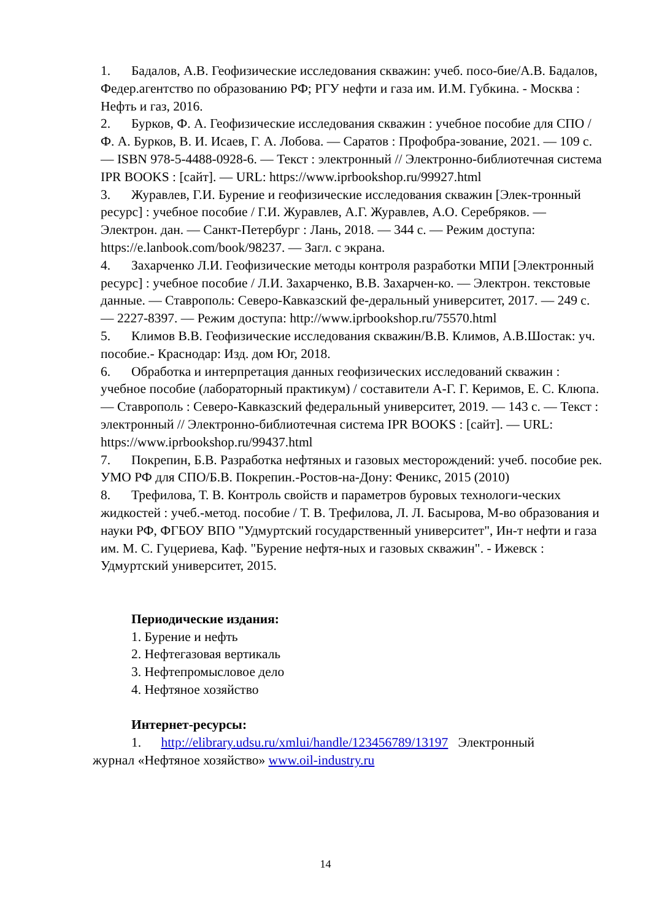1. Бадалов, А.В. Геофизические исследования скважин: учеб. посо-бие/А.В. Бадалов, Федер.агентство по образованию РФ; РГУ нефти и газа им. И.М. Губкина. - Москва : Нефть и газ, 2016.
2. Бурков, Ф. А. Геофизические исследования скважин : учебное пособие для СПО / Ф. А. Бурков, В. И. Исаев, Г. А. Лобова. — Саратов : Профобра-зование, 2021. — 109 с. — ISBN 978-5-4488-0928-6. — Текст : электронный // Электронно-библиотечная система IPR BOOKS : [сайт]. — URL: https://www.iprbookshop.ru/99927.html
3. Журавлев, Г.И. Бурение и геофизические исследования скважин [Элек-тронный ресурс] : учебное пособие / Г.И. Журавлев, А.Г. Журавлев, А.О. Серебряков. — Электрон. дан. — Санкт-Петербург : Лань, 2018. — 344 с. — Режим доступа: https://e.lanbook.com/book/98237. — Загл. с экрана.
4. Захарченко Л.И. Геофизические методы контроля разработки МПИ [Электронный ресурс] : учебное пособие / Л.И. Захарченко, В.В. Захарчен-ко. — Электрон. текстовые данные. — Ставрополь: Северо-Кавказский фе-деральный университет, 2017. — 249 c. — 2227-8397. — Режим доступа: http://www.iprbookshop.ru/75570.html
5. Климов В.В. Геофизические исследования скважин/В.В. Климов, А.В.Шостак: уч. пособие.- Краснодар: Изд. дом Юг, 2018.
6. Обработка и интерпретация данных геофизических исследований скважин : учебное пособие (лабораторный практикум) / составители А-Г. Г. Керимов, Е. С. Клюпа. — Ставрополь : Северо-Кавказский федеральный университет, 2019. — 143 c. — Текст : электронный // Электронно-библиотечная система IPR BOOKS : [сайт]. — URL: https://www.iprbookshop.ru/99437.html
7. Покрепин, Б.В. Разработка нефтяных и газовых месторождений: учеб. пособие рек. УМО РФ для СПО/Б.В. Покрепин.-Ростов-на-Дону: Феникс, 2015 (2010)
8. Трефилова, Т. В. Контроль свойств и параметров буровых технологи-ческих жидкостей : учеб.-метод. пособие / Т. В. Трефилова, Л. Л. Басырова, М-во образования и науки РФ, ФГБОУ ВПО "Удмуртский государственный университет", Ин-т нефти и газа им. М. С. Гуцериева, Каф. "Бурение нефтя-ных и газовых скважин". - Ижевск : Удмуртский университет, 2015.
Периодические издания:
1. Бурение и нефть
2. Нефтегазовая вертикаль
3. Нефтепромысловое дело
4. Нефтяное хозяйство
Интернет-ресурсы:
1. http://elibrary.udsu.ru/xmlui/handle/123456789/13197 Электронный
журнал «Нефтяное хозяйство» www.oil-industry.ru
14